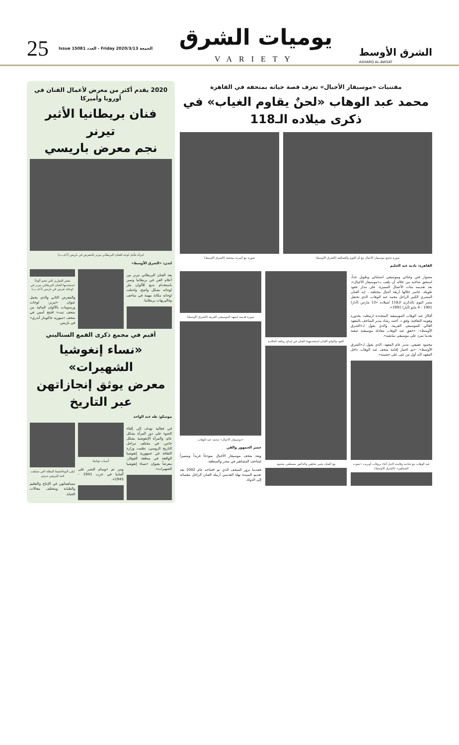الشرق الأوسط
ASHARQ AL-AWSAT
يوميات الشرق
VARIETY
الجمعة Friday 2020/3/13 - العدد Issue 15081 25
مقتنيات «موسيقار الأجيال» تعزف قصة حياته بمتحفه في القاهرة
محمد عبد الوهاب «لحنٌ يقاوم الغياب» في ذكرى ميلاده الـ118
صورة تجمع موسيقار الأجيال مع أم كلثوم والعمالقة (الشرق الأوسط) صورة مع أسرته بمتحفه (الشرق الأوسط)
القاهرة: نادية عبد الحليم
مشوار فني وغنائي وموسيقي استثنائي وطويل جداً، استحق صاحبه من خلاله أن يلقب بـ«موسيقار الأجيال»، بعد تقديمه مئات الأعمال المميزة، على مدار عقود طويلة، عاصر خلالها أربعة أجيال مختلفة... إنه الفنان المصري الكبير الراحل محمد عبد الوهاب، الذي تحتفل مصر اليوم بالذكرى الـ118 لميلاده «13 مارس (آذار) 1901 - 4 مايو (أيار) 1991».
أفكار عبد الوهاب الموسيقية المتجددة ارتبطت بجذوره وهويته الثقافية، وفق د. أحمد رشاد مدير المتاحف بالمعهد العالي للموسيقى العربية، والذي يقول لـ«الشرق الأوسط»: «حقق عبد الوهاب معادلة موسيقية صعبة بعدما تمرد على موسيقى سابقيه».
محمود عفيفي، مدير عام المعهد، الذي يقول لـ«الشرق الأوسط»: «تم اختيار إقامة متحف عبد الوهاب داخل المعهد لأنه أول من غنى على خشبته».
عبد الوهاب مع شادية وفايدة كامل أثناء بروفات أوبريت «صوت الجماهير» (الشرق الأوسط)
العود والبيانو اللذان استخدمهما الفنان في إبداع روائعه الخالدة
مع الفنان يحيى شاهين والدكتور مصطفى محمود
صورة قديمة لمعهد الموسيقى العربية (الشرق الأوسط)
«موسيقار الأجيال» محمد عبد الوهاب
جسر الجمهور والفن
ويعد متحف موسيقار الأجيال نموذجاً فريداً ومتميزاً لمتاحف المشاهير في مصر والمنطقة.
فعندما تزور المتحف الذي تم افتتاحه عام 2002 بعد تقديم السيدة نهلة القدسي أرملة الفنان الراحل مقتنياته إلى الدولة.
2020 يقدم أكثر من معرض لأعمال الفنان في أوروبا وأميركا
فنان بريطانيا الأثير تيرنر
نجم معرض باريسي
امرأة تتأمل لوحة للفنان البريطاني تيرنر بالمعرض في باريس (أ.ف.ب)
لندن: «الشرق الأوسط»
يعد الفنان البريطاني تيرنر من أعلام الفن في بريطانيا وتميز باستخدام بديع للألوان ميّز لوحاته بشكل واضح، واحتلت لوحاته مكانة مهمة في متاحف وغاليريهات بريطانيا.
بعض القوارير التي تضم ألواناً استخدمها الفنان البريطاني تيرنر في لوحاته تعرض في باريس (أ.ف.ب)
والمعرض الثاني والذي يحمل عنوان «تيرنر: لوحات ورسومات بالألوان المائية من متحف تيت» افتتح أمس في متحف «ميوزيه جاكومار أندري» في باريس.
أقيم في مجمع ذكرى القمع الستاليني
«نساء إنغوشيا الشهيرات»
معرض يوثق إنجازاتهن عبر التاريخ
موسكو: طه عبد الواحد
في فعالية تهدف إلى إلقاء الضوء على دور المرأة بشكل عام، والمرأة الإنغوشية بشكل خاص، في مختلف مراحل التاريخ الروسي، نظمت وزارة الثقافة في جمهورية إنغوشيا الواقعة في منطقة القوقاز، معرضاً بعنوان «نساء إنغوشيا الشهيرات».
أسيات توتايفا
ومن ثم «وسام النصر على ألمانيا في حرب 1941 - 1945».
ليلى البوغاتشيفا البطلة التي تسلقت قمة إلبروس مرتين
مساهماتهن في الإنتاج والتعليم والطبابة ومختلف مجالات الحياة.